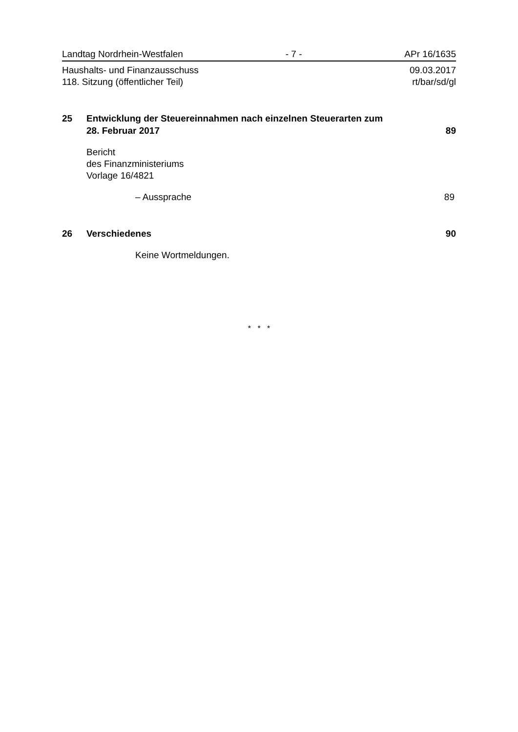Landtag Nordrhein-Westfalen - 7 - APr 16/1635
Haushalts- und Finanzausschuss 09.03.2017
118. Sitzung (öffentlicher Teil) rt/bar/sd/gl
25 Entwicklung der Steuereinnahmen nach einzelnen Steuerarten zum
28. Februar 2017 89
Bericht
des Finanzministeriums
Vorlage 16/4821
– Aussprache 89
26 Verschiedenes 90
Keine Wortmeldungen.
* * *